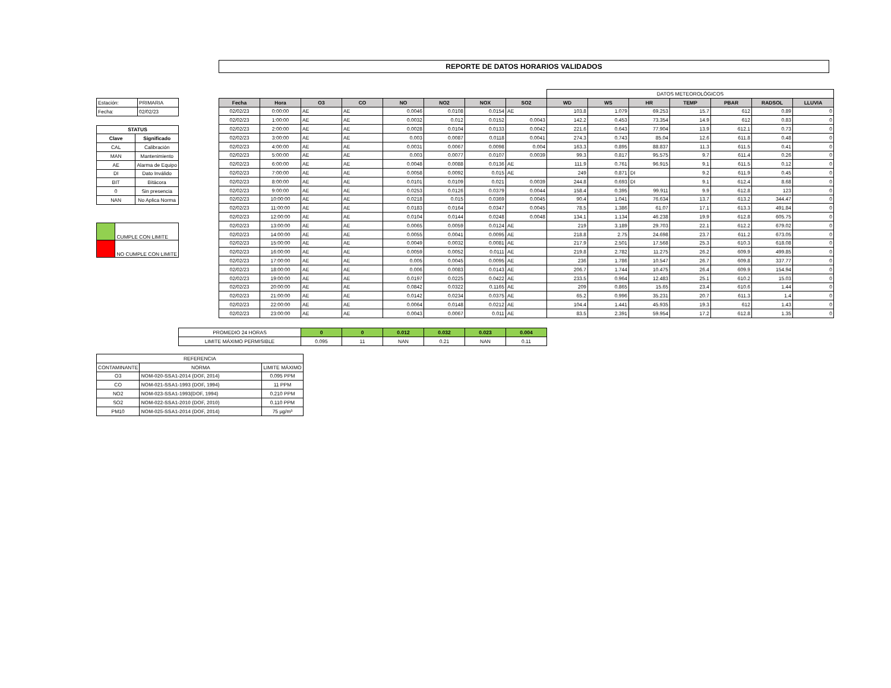REPORTE DE DATOS HORARIOS VALIDADOS
| Estación: | PRIMARIA |
| Fecha: | 02/02/23 |
| STATUS | |
| --- | --- |
| Clave | Significado |
| CAL | Calibración |
| MAN | Mantenimiento |
| AE | Alarma de Equipo |
| DI | Dato Inválido |
| BIT | Bitácora |
| 0 | Sin presencia |
| NAN | No Aplica Norma |
| | CUMPLE CON LIMITE |
| | NO CUMPLE CON LIMITE |
| | | | | | | | | DATOS METEOROLÓGICOS | | | | | | |
| Fecha | Hora | O3 | CO | NO | NO2 | NOX | SO2 | WD | WS | HR | TEMP | PBAR | RADSOL | LLUVIA |
| 02/02/23 | 0:00:00 | AE | AE | 0.0046 | 0.0108 | 0.0154 | AE | 103.8 | 1.079 | 69.253 | 15.7 | 612 | 0.89 | 0 |
| 02/02/23 | 1:00:00 | AE | AE | 0.0032 | 0.012 | 0.0152 | 0.0043 | 142.2 | 0.453 | 73.354 | 14.9 | 612 | 0.83 | 0 |
| 02/02/23 | 2:00:00 | AE | AE | 0.0028 | 0.0104 | 0.0133 | 0.0042 | 221.6 | 0.643 | 77.904 | 13.9 | 612.1 | 0.73 | 0 |
| 02/02/23 | 3:00:00 | AE | AE | 0.003 | 0.0087 | 0.0118 | 0.0041 | 274.3 | 0.743 | 85.04 | 12.6 | 611.8 | 0.48 | 0 |
| 02/02/23 | 4:00:00 | AE | AE | 0.0031 | 0.0067 | 0.0098 | 0.004 | 163.3 | 0.895 | 88.837 | 11.3 | 611.5 | 0.41 | 0 |
| 02/02/23 | 5:00:00 | AE | AE | 0.003 | 0.0077 | 0.0107 | 0.0039 | 99.3 | 0.817 | 95.575 | 9.7 | 611.4 | 0.26 | 0 |
| 02/02/23 | 6:00:00 | AE | AE | 0.0048 | 0.0088 | 0.0136 | AE | 111.9 | 0.761 | 96.915 | 9.1 | 611.5 | 0.12 | 0 |
| 02/02/23 | 7:00:00 | AE | AE | 0.0058 | 0.0092 | 0.015 | AE | 249 | 0.871 | DI | 9.2 | 611.9 | 0.45 | 0 |
| 02/02/23 | 8:00:00 | AE | AE | 0.0101 | 0.0109 | 0.021 | 0.0039 | 244.8 | 0.693 | DI | 9.1 | 612.4 | 8.68 | 0 |
| 02/02/23 | 9:00:00 | AE | AE | 0.0253 | 0.0126 | 0.0379 | 0.0044 | 158.4 | 0.395 | 99.911 | 9.9 | 612.8 | 123 | 0 |
| 02/02/23 | 10:00:00 | AE | AE | 0.0218 | 0.015 | 0.0369 | 0.0045 | 90.4 | 1.041 | 76.634 | 13.7 | 613.2 | 344.47 | 0 |
| 02/02/23 | 11:00:00 | AE | AE | 0.0183 | 0.0164 | 0.0347 | 0.0045 | 78.5 | 1.386 | 61.07 | 17.1 | 613.3 | 491.84 | 0 |
| 02/02/23 | 12:00:00 | AE | AE | 0.0104 | 0.0144 | 0.0248 | 0.0048 | 134.1 | 1.134 | 46.238 | 19.9 | 612.8 | 605.75 | 0 |
| 02/02/23 | 13:00:00 | AE | AE | 0.0065 | 0.0059 | 0.0124 | AE | 219 | 3.189 | 29.703 | 22.1 | 612.2 | 679.02 | 0 |
| 02/02/23 | 14:00:00 | AE | AE | 0.0055 | 0.0041 | 0.0095 | AE | 218.8 | 2.75 | 24.698 | 23.7 | 611.2 | 673.05 | 0 |
| 02/02/23 | 15:00:00 | AE | AE | 0.0049 | 0.0032 | 0.0081 | AE | 217.9 | 2.501 | 17.568 | 25.3 | 610.3 | 618.08 | 0 |
| 02/02/23 | 16:00:00 | AE | AE | 0.0059 | 0.0052 | 0.0111 | AE | 219.8 | 2.782 | 11.275 | 26.2 | 609.9 | 499.85 | 0 |
| 02/02/23 | 17:00:00 | AE | AE | 0.005 | 0.0045 | 0.0095 | AE | 236 | 1.786 | 10.547 | 26.7 | 609.8 | 337.77 | 0 |
| 02/02/23 | 18:00:00 | AE | AE | 0.006 | 0.0083 | 0.0143 | AE | 206.7 | 1.744 | 10.475 | 26.4 | 609.9 | 154.94 | 0 |
| 02/02/23 | 19:00:00 | AE | AE | 0.0197 | 0.0225 | 0.0422 | AE | 233.5 | 0.964 | 12.483 | 25.1 | 610.2 | 15.03 | 0 |
| 02/02/23 | 20:00:00 | AE | AE | 0.0842 | 0.0322 | 0.1165 | AE | 209 | 0.865 | 15.65 | 23.4 | 610.6 | 1.44 | 0 |
| 02/02/23 | 21:00:00 | AE | AE | 0.0142 | 0.0234 | 0.0375 | AE | 65.2 | 0.996 | 35.231 | 20.7 | 611.3 | 1.4 | 0 |
| 02/02/23 | 22:00:00 | AE | AE | 0.0064 | 0.0148 | 0.0212 | AE | 104.4 | 1.441 | 45.935 | 19.3 | 612 | 1.43 | 0 |
| 02/02/23 | 23:00:00 | AE | AE | 0.0043 | 0.0067 | 0.011 | AE | 83.5 | 2.391 | 59.954 | 17.2 | 612.8 | 1.35 | 0 |
| PROMEDIO 24 HORAS | 0 | 0 | 0.012 | 0.032 | 0.023 | 0.004 |
| LIMITE MÁXIMO PERMISIBLE | 0.095 | 11 | NAN | 0.21 | NAN | 0.11 |
| REFERENCIA | | |
| CONTAMINANTE | NORMA | LIMITE MÁXIMO |
| O3 | NOM-020-SSA1-2014 (DOF, 2014) | 0.095 PPM |
| CO | NOM-021-SSA1-1993 (DOF, 1994) | 11 PPM |
| NO2 | NOM-023-SSA1-1993(DOF, 1994) | 0.210 PPM |
| SO2 | NOM-022-SSA1-2010 (DOF, 2010) | 0.110 PPM |
| PM10 | NOM-025-SSA1-2014 (DOF, 2014) | 75 µg/m³ |